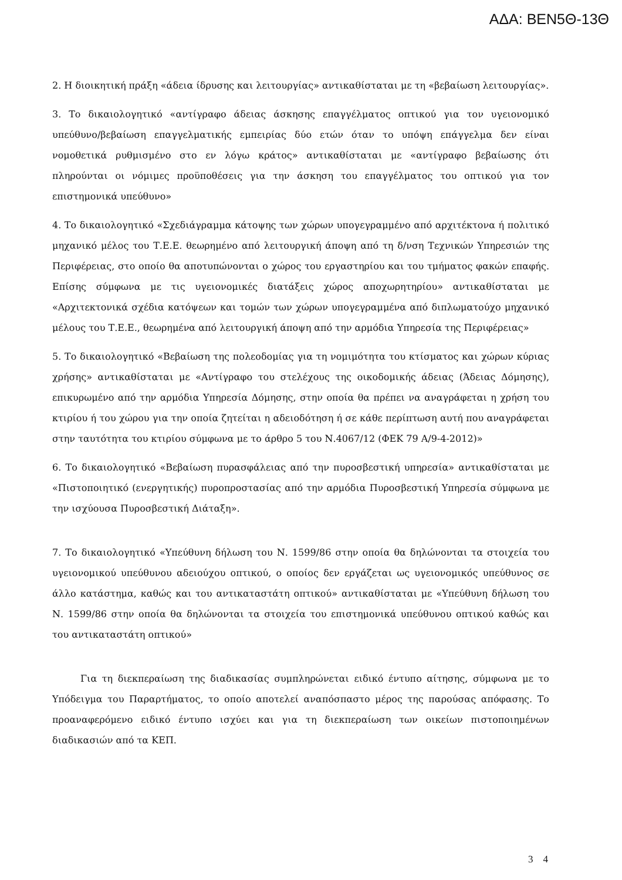ΑΔΑ: ΒΕΝ5Θ-13Θ
2. Η διοικητική πράξη «άδεια ίδρυσης και λειτουργίας» αντικαθίσταται με τη «βεβαίωση λειτουργίας».
3. Το δικαιολογητικό «αντίγραφο άδειας άσκησης επαγγέλματος οπτικού για τον υγειονομικό υπεύθυνο/βεβαίωση επαγγελματικής εμπειρίας δύο ετών όταν το υπόψη επάγγελμα δεν είναι νομοθετικά ρυθμισμένο στο εν λόγω κράτος» αντικαθίσταται με «αντίγραφο βεβαίωσης ότι πληρούνται οι νόμιμες προϋποθέσεις για την άσκηση του επαγγέλματος του οπτικού για τον επιστημονικά υπεύθυνο»
4. Το δικαιολογητικό «Σχεδιάγραμμα κάτοψης των χώρων υπογεγραμμένο από αρχιτέκτονα ή πολιτικό μηχανικό μέλος του Τ.Ε.Ε. θεωρημένο από λειτουργική άποψη από τη δ/νση Τεχνικών Υπηρεσιών της Περιφέρειας, στο οποίο θα αποτυπώνονται ο χώρος του εργαστηρίου και του τμήματος φακών επαφής. Επίσης σύμφωνα με τις υγειονομικές διατάξεις χώρος αποχωρητηρίου» αντικαθίσταται με «Αρχιτεκτονικά σχέδια κατόψεων και τομών των χώρων υπογεγραμμένα από διπλωματούχο μηχανικό μέλους του Τ.Ε.Ε., θεωρημένα από λειτουργική άποψη από την αρμόδια Υπηρεσία της Περιφέρειας»
5. Το δικαιολογητικό «Βεβαίωση της πολεοδομίας για τη νομιμότητα του κτίσματος και χώρων κύριας χρήσης» αντικαθίσταται με «Αντίγραφο του στελέχους της οικοδομικής άδειας (Άδειας Δόμησης), επικυρωμένο από την αρμόδια Υπηρεσία Δόμησης, στην οποία θα πρέπει να αναγράφεται η χρήση του κτιρίου ή του χώρου για την οποία ζητείται η αδειοδότηση ή σε κάθε περίπτωση αυτή που αναγράφεται στην ταυτότητα του κτιρίου σύμφωνα με το άρθρο 5 του Ν.4067/12 (ΦΕΚ 79 Α/9-4-2012)»
6. Το δικαιολογητικό «Βεβαίωση πυρασφάλειας από την πυροσβεστική υπηρεσία» αντικαθίσταται με «Πιστοποιητικό (ενεργητικής) πυροπροστασίας από την αρμόδια Πυροσβεστική Υπηρεσία σύμφωνα με την ισχύουσα Πυροσβεστική Διάταξη».
7. Το δικαιολογητικό «Υπεύθυνη δήλωση του Ν. 1599/86 στην οποία θα δηλώνονται τα στοιχεία του υγειονομικού υπεύθυνου αδειούχου οπτικού, ο οποίος δεν εργάζεται ως υγειονομικός υπεύθυνος σε άλλο κατάστημα, καθώς και του αντικαταστάτη οπτικού» αντικαθίσταται με «Υπεύθυνη δήλωση του Ν. 1599/86 στην οποία θα δηλώνονται τα στοιχεία του επιστημονικά υπεύθυνου οπτικού καθώς και του αντικαταστάτη οπτικού»
Για τη διεκπεραίωση της διαδικασίας συμπληρώνεται ειδικό έντυπο αίτησης, σύμφωνα με το Υπόδειγμα του Παραρτήματος, το οποίο αποτελεί αναπόσπαστο μέρος της παρούσας απόφασης. Το προαναφερόμενο ειδικό έντυπο ισχύει και για τη διεκπεραίωση των οικείων πιστοποιημένων διαδικασιών από τα ΚΕΠ.
3 4